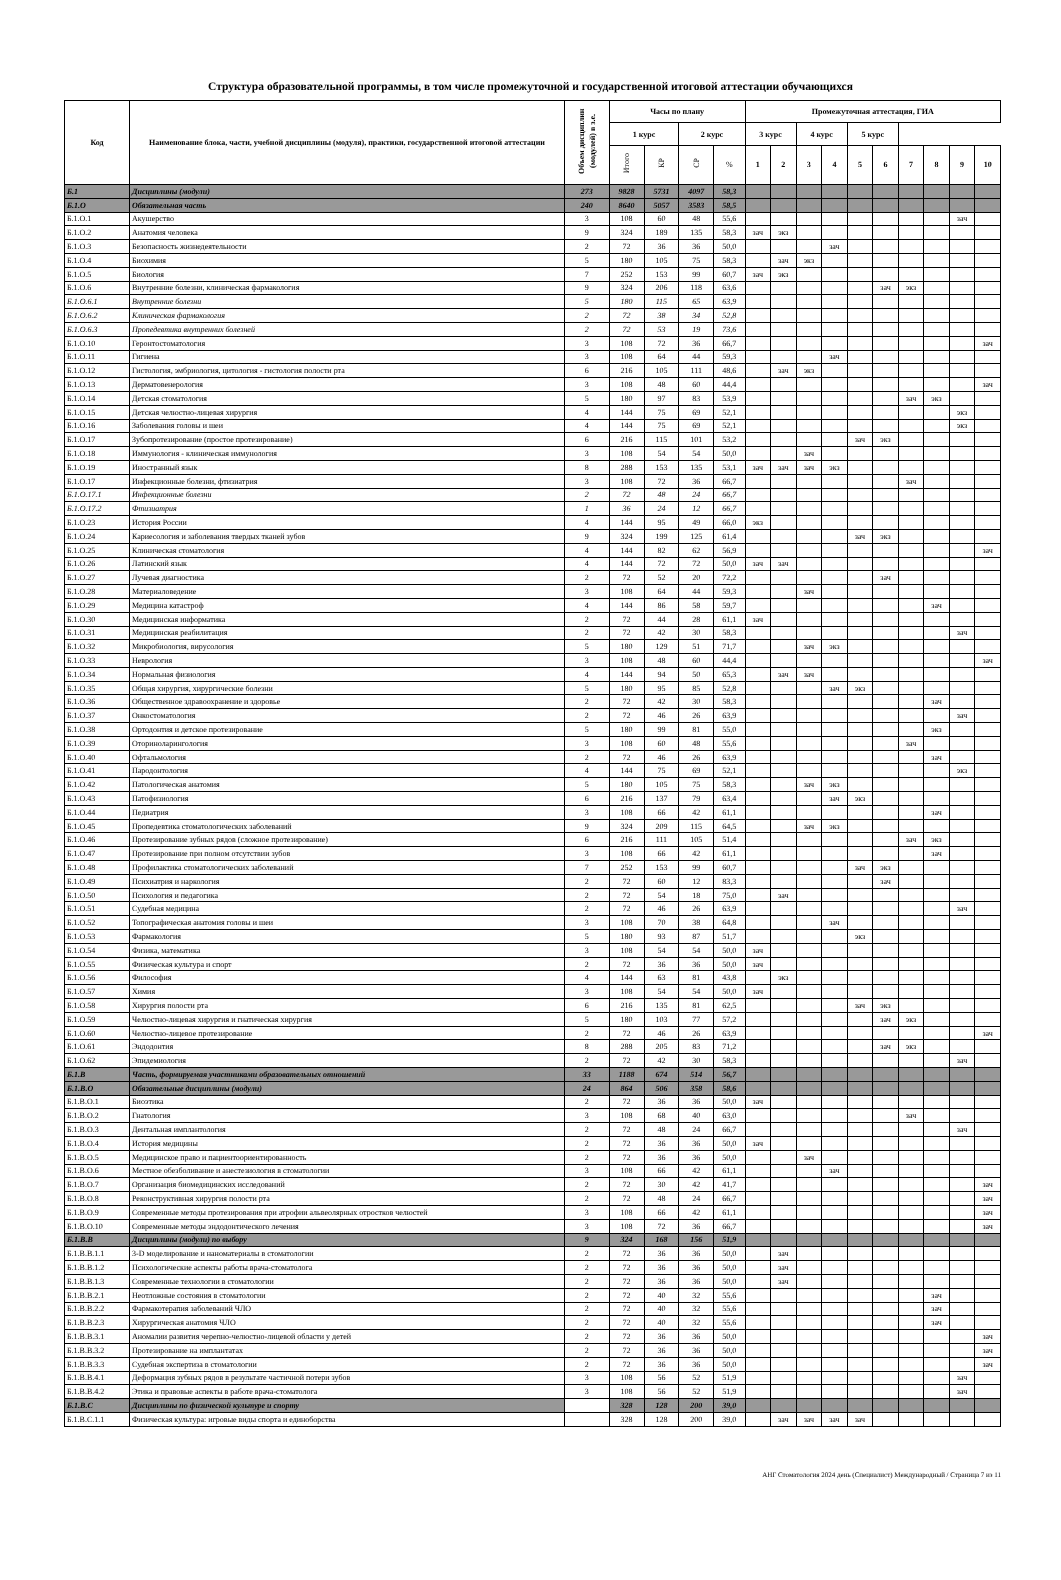Структура образовательной программы, в том числе промежуточной и государственной итоговой аттестации обучающихся
| Код | Наименование блока, части, учебной дисциплины (модуля), практики, государственной итоговой аттестации | Объем дисциплин (модулей) в з.е. | Часы по плану | | | | Промежуточная аттестация, ГИА | | | | | | | | | |
| --- | --- | --- | --- | --- | --- | --- | --- | --- | --- | --- | --- | --- | --- | --- | --- | --- |
| | | | 1 курс | | 2 курс | | 3 курс | | 4 курс | | 5 курс | | | | | |
| | | | Итого | КР | СР | % | 1 | 2 | 3 | 4 | 5 | 6 | 7 | 8 | 9 | 10 |
| Б.1 | Дисциплины (модули) | 273 | 9828 | 5731 | 4097 | 58,3 | | | | | | | | | | |
| Б.1.О | Обязательная часть | 240 | 8640 | 5057 | 3583 | 58,5 | | | | | | | | | | |
| Б.1.О.1 | Акушерство | 3 | 108 | 60 | 48 | 55,6 | | | | | | | | | зач | |
| Б.1.О.2 | Анатомия человека | 9 | 324 | 189 | 135 | 58,3 | зач | экз | | | | | | | | |
| Б.1.О.3 | Безопасность жизнедеятельности | 2 | 72 | 36 | 36 | 50,0 | | | | зач | | | | | | |
| Б.1.О.4 | Биохимия | 5 | 180 | 105 | 75 | 58,3 | | зач | экз | | | | | | | |
| Б.1.О.5 | Биология | 7 | 252 | 153 | 99 | 60,7 | зач | экз | | | | | | | | |
| Б.1.О.6 | Внутренние болезни, клиническая фармакология | 9 | 324 | 206 | 118 | 63,6 | | | | | | зач | экз | | | |
| Б.1.О.6.1 | Внутренние болезни | 5 | 180 | 115 | 65 | 63,9 | | | | | | | | | | |
| Б.1.О.6.2 | Клиническая фармакология | 2 | 72 | 38 | 34 | 52,8 | | | | | | | | | | |
| Б.1.О.6.3 | Пропедевтика внутренних болезней | 2 | 72 | 53 | 19 | 73,6 | | | | | | | | | | |
| Б.1.О.10 | Геронтостоматология | 3 | 108 | 72 | 36 | 66,7 | | | | | | | | | | зач |
| Б.1.О.11 | Гигиена | 3 | 108 | 64 | 44 | 59,3 | | | | зач | | | | | | |
| Б.1.О.12 | Гистология, эмбриология, цитология - гистология полости рта | 6 | 216 | 105 | 111 | 48,6 | | зач | экз | | | | | | | |
| Б.1.О.13 | Дерматовенерология | 3 | 108 | 48 | 60 | 44,4 | | | | | | | | | | зач |
| Б.1.О.14 | Детская стоматология | 5 | 180 | 97 | 83 | 53,9 | | | | | | | зач | экз | | |
| Б.1.О.15 | Детская челюстно-лицевая хирургия | 4 | 144 | 75 | 69 | 52,1 | | | | | | | | | экз | |
| Б.1.О.16 | Заболевания головы и шеи | 4 | 144 | 75 | 69 | 52,1 | | | | | | | | | экз | |
| Б.1.О.17 | Зубопротезирование (простое протезирование) | 6 | 216 | 115 | 101 | 53,2 | | | | | зач | экз | | | | |
| Б.1.О.18 | Иммунология - клиническая иммунология | 3 | 108 | 54 | 54 | 50,0 | | | зач | | | | | | | |
| Б.1.О.19 | Иностранный язык | 8 | 288 | 153 | 135 | 53,1 | зач | зач | зач | экз | | | | | | |
| Б.1.О.17 | Инфекционные болезни, фтизиатрия | 3 | 108 | 72 | 36 | 66,7 | | | | | | | зач | | | |
| Б.1.О.17.1 | Инфекционные болезни | 2 | 72 | 48 | 24 | 66,7 | | | | | | | | | | |
| Б.1.О.17.2 | Фтизиатрия | 1 | 36 | 24 | 12 | 66,7 | | | | | | | | | | |
| Б.1.О.23 | История России | 4 | 144 | 95 | 49 | 66,0 | экз | | | | | | | | | |
| Б.1.О.24 | Кариесология и заболевания твердых тканей зубов | 9 | 324 | 199 | 125 | 61,4 | | | | | зач | экз | | | | |
| Б.1.О.25 | Клиническая стоматология | 4 | 144 | 82 | 62 | 56,9 | | | | | | | | | | зач |
| Б.1.О.26 | Латинский язык | 4 | 144 | 72 | 72 | 50,0 | зач | зач | | | | | | | | |
| Б.1.О.27 | Лучевая диагностика | 2 | 72 | 52 | 20 | 72,2 | | | | | | зач | | | | |
| Б.1.О.28 | Материаловедение | 3 | 108 | 64 | 44 | 59,3 | | | зач | | | | | | | |
| Б.1.О.29 | Медицина катастроф | 4 | 144 | 86 | 58 | 59,7 | | | | | | | | зач | | |
| Б.1.О.30 | Медицинская информатика | 2 | 72 | 44 | 28 | 61,1 | зач | | | | | | | | | |
| Б.1.О.31 | Медицинская реабилитация | 2 | 72 | 42 | 30 | 58,3 | | | | | | | | | зач | |
| Б.1.О.32 | Микробиология, вирусология | 5 | 180 | 129 | 51 | 71,7 | | | зач | экз | | | | | | |
| Б.1.О.33 | Неврология | 3 | 108 | 48 | 60 | 44,4 | | | | | | | | | | зач |
| Б.1.О.34 | Нормальная физиология | 4 | 144 | 94 | 50 | 65,3 | | зач | зач | | | | | | | |
| Б.1.О.35 | Общая хирургия, хирургические болезни | 5 | 180 | 95 | 85 | 52,8 | | | | зач | экз | | | | | |
| Б.1.О.36 | Общественное здравоохранение и здоровье | 2 | 72 | 42 | 30 | 58,3 | | | | | | | | зач | | |
| Б.1.О.37 | Онкостоматология | 2 | 72 | 46 | 26 | 63,9 | | | | | | | | | зач | |
| Б.1.О.38 | Ортодонтия и детское протезирование | 5 | 180 | 99 | 81 | 55,0 | | | | | | | | экз | | |
| Б.1.О.39 | Оториноларингология | 3 | 108 | 60 | 48 | 55,6 | | | | | | | зач | | | |
| Б.1.О.40 | Офтальмология | 2 | 72 | 46 | 26 | 63,9 | | | | | | | | зач | | |
| Б.1.О.41 | Пародонтология | 4 | 144 | 75 | 69 | 52,1 | | | | | | | | | экз | |
| Б.1.О.42 | Патологическая анатомия | 5 | 180 | 105 | 75 | 58,3 | | | зач | экз | | | | | | |
| Б.1.О.43 | Патофизиология | 6 | 216 | 137 | 79 | 63,4 | | | | зач | экз | | | | | |
| Б.1.О.44 | Педиатрия | 3 | 108 | 66 | 42 | 61,1 | | | | | | | | зач | | |
| Б.1.О.45 | Пропедевтика стоматологических заболеваний | 9 | 324 | 209 | 115 | 64,5 | | | зач | экз | | | | | | |
| Б.1.О.46 | Протезирование зубных рядов (сложное протезирование) | 6 | 216 | 111 | 105 | 51,4 | | | | | | | зач | экз | | |
| Б.1.О.47 | Протезирование при полном отсутствии зубов | 3 | 108 | 66 | 42 | 61,1 | | | | | | | | зач | | |
| Б.1.О.48 | Профилактика стоматологических заболеваний | 7 | 252 | 153 | 99 | 60,7 | | | | | зач | экз | | | | |
| Б.1.О.49 | Психиатрия и наркология | 2 | 72 | 60 | 12 | 83,3 | | | | | | зач | | | | |
| Б.1.О.50 | Психология и педагогика | 2 | 72 | 54 | 18 | 75,0 | | зач | | | | | | | | |
| Б.1.О.51 | Судебная медицина | 2 | 72 | 46 | 26 | 63,9 | | | | | | | | | зач | |
| Б.1.О.52 | Топографическая анатомия головы и шеи | 3 | 108 | 70 | 38 | 64,8 | | | | зач | | | | | | |
| Б.1.О.53 | Фармакология | 5 | 180 | 93 | 87 | 51,7 | | | | | экз | | | | | |
| Б.1.О.54 | Физика, математика | 3 | 108 | 54 | 54 | 50,0 | зач | | | | | | | | | |
| Б.1.О.55 | Физическая культура и спорт | 2 | 72 | 36 | 36 | 50,0 | зач | | | | | | | | | |
| Б.1.О.56 | Философия | 4 | 144 | 63 | 81 | 43,8 | | экз | | | | | | | | |
| Б.1.О.57 | Химия | 3 | 108 | 54 | 54 | 50,0 | зач | | | | | | | | | |
| Б.1.О.58 | Хирургия полости рта | 6 | 216 | 135 | 81 | 62,5 | | | | | зач | экз | | | | |
| Б.1.О.59 | Челюстно-лицевая хирургия и гнатическая хирургия | 5 | 180 | 103 | 77 | 57,2 | | | | | | зач | экз | | | |
| Б.1.О.60 | Челюстно-лицевое протезирование | 2 | 72 | 46 | 26 | 63,9 | | | | | | | | | | зач |
| Б.1.О.61 | Эндодонтия | 8 | 288 | 205 | 83 | 71,2 | | | | | | зач | экз | | | |
| Б.1.О.62 | Эпидемиология | 2 | 72 | 42 | 30 | 58,3 | | | | | | | | | зач | |
| Б.1.В | Часть, формируемая участниками образовательных отношений | 33 | 1188 | 674 | 514 | 56,7 | | | | | | | | | | |
| Б.1.В.О | Обязательные дисциплины (модули) | 24 | 864 | 506 | 358 | 58,6 | | | | | | | | | | |
| Б.1.В.О.1 | Биоэтика | 2 | 72 | 36 | 36 | 50,0 | зач | | | | | | | | | |
| Б.1.В.О.2 | Гнатология | 3 | 108 | 68 | 40 | 63,0 | | | | | | | зач | | | |
| Б.1.В.О.3 | Дентальная имплантология | 2 | 72 | 48 | 24 | 66,7 | | | | | | | | | зач | |
| Б.1.В.О.4 | История медицины | 2 | 72 | 36 | 36 | 50,0 | зач | | | | | | | | | |
| Б.1.В.О.5 | Медицинское право и пациентоориентированность | 2 | 72 | 36 | 36 | 50,0 | | | зач | | | | | | | |
| Б.1.В.О.6 | Местное обезболивание и анестезиология в стоматологии | 3 | 108 | 66 | 42 | 61,1 | | | | зач | | | | | | |
| Б.1.В.О.7 | Организация биомедицинских исследований | 2 | 72 | 30 | 42 | 41,7 | | | | | | | | | | зач |
| Б.1.В.О.8 | Реконструктивная хирургия полости рта | 2 | 72 | 48 | 24 | 66,7 | | | | | | | | | | зач |
| Б.1.В.О.9 | Современные методы протезирования при атрофии альвеолярных отростков челюстей | 3 | 108 | 66 | 42 | 61,1 | | | | | | | | | | зач |
| Б.1.В.О.10 | Современные методы эндодонтического лечения | 3 | 108 | 72 | 36 | 66,7 | | | | | | | | | | зач |
| Б.1.В.В | Дисциплины (модули) по выбору | 9 | 324 | 168 | 156 | 51,9 | | | | | | | | | | |
| Б.1.В.В.1.1 | 3-D моделирование и наноматериалы в стоматологии | 2 | 72 | 36 | 36 | 50,0 | | зач | | | | | | | | |
| Б.1.В.В.1.2 | Психологические аспекты работы врача-стоматолога | 2 | 72 | 36 | 36 | 50,0 | | зач | | | | | | | | |
| Б.1.В.В.1.3 | Современные технологии в стоматологии | 2 | 72 | 36 | 36 | 50,0 | | зач | | | | | | | | |
| Б.1.В.В.2.1 | Неотложные состояния в стоматологии | 2 | 72 | 40 | 32 | 55,6 | | | | | | | | зач | | |
| Б.1.В.В.2.2 | Фармакотерапия заболеваний ЧЛО | 2 | 72 | 40 | 32 | 55,6 | | | | | | | | зач | | |
| Б.1.В.В.2.3 | Хирургическая анатомия ЧЛО | 2 | 72 | 40 | 32 | 55,6 | | | | | | | | зач | | |
| Б.1.В.В.3.1 | Аномалии развития черепно-челюстно-лицевой области у детей | 2 | 72 | 36 | 36 | 50,0 | | | | | | | | | | зач |
| Б.1.В.В.3.2 | Протезирование на имплантатах | 2 | 72 | 36 | 36 | 50,0 | | | | | | | | | | зач |
| Б.1.В.В.3.3 | Судебная экспертиза в стоматологии | 2 | 72 | 36 | 36 | 50,0 | | | | | | | | | | зач |
| Б.1.В.В.4.1 | Деформация зубных рядов в результате частичной потери зубов | 3 | 108 | 56 | 52 | 51,9 | | | | | | | | | зач | |
| Б.1.В.В.4.2 | Этика и правовые аспекты в работе врача-стоматолога | 3 | 108 | 56 | 52 | 51,9 | | | | | | | | | зач | |
| Б.1.В.С | Дисциплины по физической культуре и спорту | | 328 | 128 | 200 | 39,0 | | | | | | | | | | |
| Б.1.В.С.1.1 | Физическая культура: игровые виды спорта и единоборства | | 328 | 128 | 200 | 39,0 | | зач | зач | зач | зач | | | | | |
АНГ Стоматология 2024 день (Специалист) Международный / Страница 7 из 11